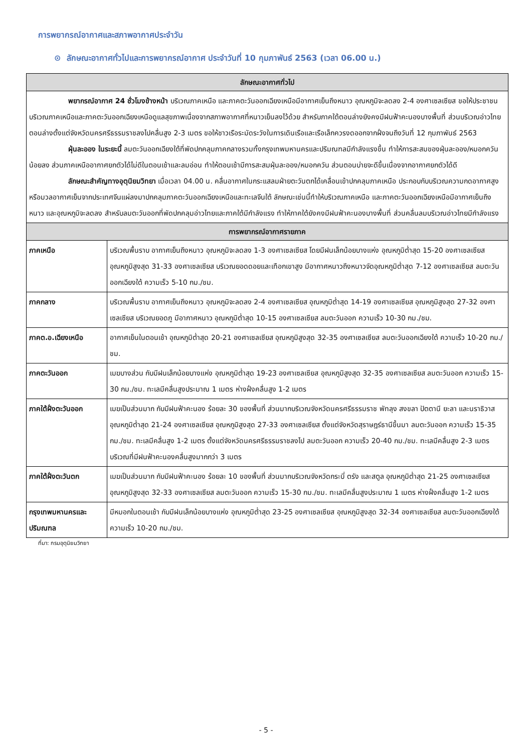การพยากรณ์อากาศและสภาพอากาศประจำวัน
⊙ ลักษณะอากาศทั่วไปและการพยากรณ์อากาศ ประจำวันที่ 10 กุมภาพันธ์ 2563 (เวลา 06.00 น.)
| ลักษณะอากาศทั่วไป | |
| --- | --- |
| พยากรณ์อากาศ 24 ชั่วโมงข้างหน้า บริเวณภาคเหนือ และภาคตะวันออกเฉียงเหนือมีอากาศเย็นถึงหนาว อุณหภูมิจะลดลง 2-4 องศาเซลเซียส ขอให้ประชาชนบริเวณภาคเหนือและภาคตะวันออกเฉียงเหนือดูแลสุขภาพเนื่องจากสภาพอากาศที่หนาวเย็นลงไว้ด้วย สำหรับภาคใต้ตอนล่างยังคงมีฝนฟ้าคะนองบางพื้นที่ ส่วนบริเวณอ่าวไทยตอนล่างตั้งแต่จังหวัดนครศรีธรรมราชลงไปคลื่นสูง 2-3 เมตร ขอให้ชาวเรือระมัดระวังในการเดินเรือและเรือเล็กควรงดออกจากฝั่งจนถึงวันที่ 12 กุมภาพันธ์ 2563 ฝุ่นละออง ในระยะนี้ ลมตะวันออกเฉียงใต้ที่พัดปกคลุมภาคกลางรวมทั้งกรุงเทพมหานครและปริมณฑลมีกำลังแรงขึ้น ทำให้การสะสมของฝุ่นละออง/หมอกควันน้อยลง ส่วนภาคเหนืออากาศยกตัวได้ไม่ดีในตอนเช้าและลมอ่อน ทำให้ตอนเช้ามีการสะสมฝุ่นละออง/หมอกควัน ส่วนตอนบ่ายจะดีขึ้นเนื่องจากอากาศยกตัวได้ดี ลักษณะสำคัญทางอุตุนิยมวิทยา เมื่อเวลา 04.00 น. คลื่นอากาศในกระแสลมฝ่ายตะวันตกได้เคลื่อนเข้าปกคลุมภาคเหนือ ประกอบกับบริเวณความกดอากาศสูงหรือมวลอากาศเย็นจากประเทศจีนแผ่ลงมาปกคลุมภาคตะวันออกเฉียงเหนือและทะเลจีนใต้ ลักษณะเช่นนี้ทำให้บริเวณภาคเหนือ และภาคตะวันออกเฉียงเหนือมีอากาศเย็นถึงหนาว และอุณหภูมิจะลดลง สำหรับลมตะวันออกที่พัดปกคลุมอ่าวไทยและภาคใต้มีกำลังแรง ทำให้ภาคใต้ยังคงมีฝนฟ้าคะนองบางพื้นที่ ส่วนคลื่นลมบริเวณอ่าวไทยมีกำลังแรง | |
| การพยากรณ์อากาศรายภาค | |
| ภาคเหนือ | บริเวณพื้นราบ อากาศเย็นถึงหนาว อุณหภูมิจะลดลง 1-3 องศาเซลเซียส โดยมีฝนเล็กน้อยบางแห่ง อุณหภูมิต่ำสุด 15-20 องศาเซลเซียส อุณหภูมิสูงสุด 31-33 องศาเซลเซียส บริเวณยอดดอยและเทือกเขาสูง มีอากาศหนาวถึงหนาวจัดอุณหภูมิต่ำสุด 7-12 องศาเซลเซียส ลมตะวันออกเฉียงใต้ ความเร็ว 5-10 กม./ชม. |
| ภาคกลาง | บริเวณพื้นราบ อากาศเย็นถึงหนาว อุณหภูมิจะลดลง 2-4 องศาเซลเซียส อุณหภูมิต่ำสุด 14-19 องศาเซลเซียส อุณหภูมิสูงสุด 27-32 องศาเซลเซียส บริเวณยอดภู มีอากาศหนาว อุณหภูมิต่ำสุด 10-15 องศาเซลเซียส ลมตะวันออก ความเร็ว 10-30 กม./ชม. |
| ภาคต.อ.เฉียงเหนือ | อากาศเย็นในตอนเช้า อุณหภูมิต่ำสุด 20-21 องศาเซลเซียส อุณหภูมิสูงสุด 32-35 องศาเซลเซียส ลมตะวันออกเฉียงใต้ ความเร็ว 10-20 กม./ชม. |
| ภาคตะวันออก | เมฆบางส่วน กับมีฝนเล็กน้อยบางแห่ง อุณหภูมิต่ำสุด 19-23 องศาเซลเซียส อุณหภูมิสูงสุด 32-35 องศาเซลเซียส ลมตะวันออก ความเร็ว 15-30 กม./ชม. ทะเลมีคลื่นสูงประมาณ 1 เมตร ห่างฝั่งคลื่นสูง 1-2 เมตร |
| ภาคใต้ฝั่งตะวันออก | เมฆเป็นส่วนมาก กับมีฝนฟ้าคะนอง ร้อยละ 30 ของพื้นที่ ส่วนมากบริเวณจังหวัดนครศรีธรรมราช พัทลุง สงขลา ปัตตานี ยะลา และนราธิวาส อุณหภูมิต่ำสุด 21-24 องศาเซลเซียส อุณหภูมิสูงสุด 27-33 องศาเซลเซียส ตั้งแต่จังหวัดสุราษฎร์ธานีขึ้นมา ลมตะวันออก ความเร็ว 15-35 กม./ชม. ทะเลมีคลื่นสูง 1-2 เมตร ตั้งแต่จังหวัดนครศรีธรรมราชลงไป ลมตะวันออก ความเร็ว 20-40 กม./ชม. ทะเลมีคลื่นสูง 2-3 เมตร บริเวณที่มีฝนฟ้าคะนองคลื่นสูงมากกว่า 3 เมตร |
| ภาคใต้ฝั่งตะวันตก | เมฆเป็นส่วนมาก กับมีฝนฟ้าคะนอง ร้อยละ 10 ของพื้นที่ ส่วนมากบริเวณจังหวัดกระบี่ ตรัง และสตูล อุณหภูมิต่ำสุด 21-25 องศาเซลเซียส อุณหภูมิสูงสุด 32-33 องศาเซลเซียส ลมตะวันออก ความเร็ว 15-30 กม./ชม. ทะเลมีคลื่นสูงประมาณ 1 เมตร ห่างฝั่งคลื่นสูง 1-2 เมตร |
| กรุงเทพมหานครและปริมณฑล | มีหมอกในตอนเช้า กับมีฝนเล็กน้อยบางแห่ง อุณหภูมิต่ำสุด 23-25 องศาเซลเซียส อุณหภูมิสูงสุด 32-34 องศาเซลเซียส ลมตะวันออกเฉียงใต้ ความเร็ว 10-20 กม./ชม. |
ที่มา: กรมอุตุนิยมวิทยา
- 5 -